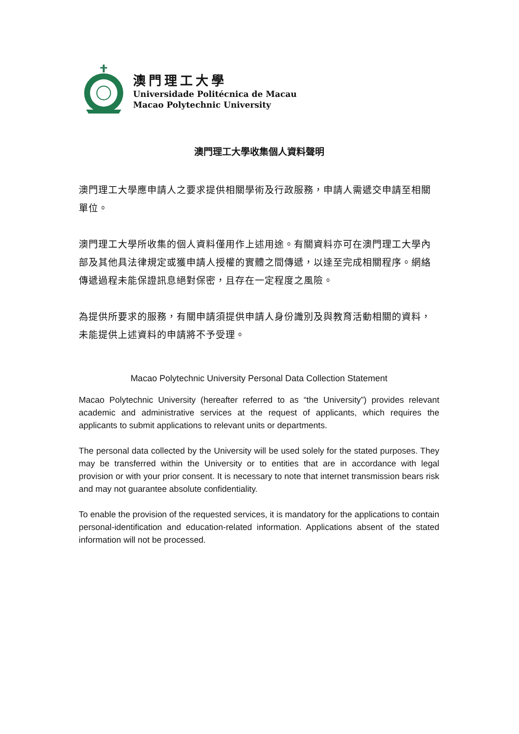澳門理工大學
Universidade Politécnica de Macau
Macao Polytechnic University
澳門理工大學收集個人資料聲明
澳門理工大學應申請人之要求提供相關學術及行政服務，申請人需遞交申請至相關單位。
澳門理工大學所收集的個人資料僅用作上述用途。有關資料亦可在澳門理工大學內部及其他具法律規定或獲申請人授權的實體之間傳遞，以達至完成相關程序。網絡傳遞過程未能保證訊息絕對保密，且存在一定程度之風險。
為提供所要求的服務，有關申請須提供申請人身份識別及與教育活動相關的資料，未能提供上述資料的申請將不予受理。
Macao Polytechnic University Personal Data Collection Statement
Macao Polytechnic University (hereafter referred to as “the University”) provides relevant academic and administrative services at the request of applicants, which requires the applicants to submit applications to relevant units or departments.
The personal data collected by the University will be used solely for the stated purposes. They may be transferred within the University or to entities that are in accordance with legal provision or with your prior consent. It is necessary to note that internet transmission bears risk and may not guarantee absolute confidentiality.
To enable the provision of the requested services, it is mandatory for the applications to contain personal-identification and education-related information. Applications absent of the stated information will not be processed.